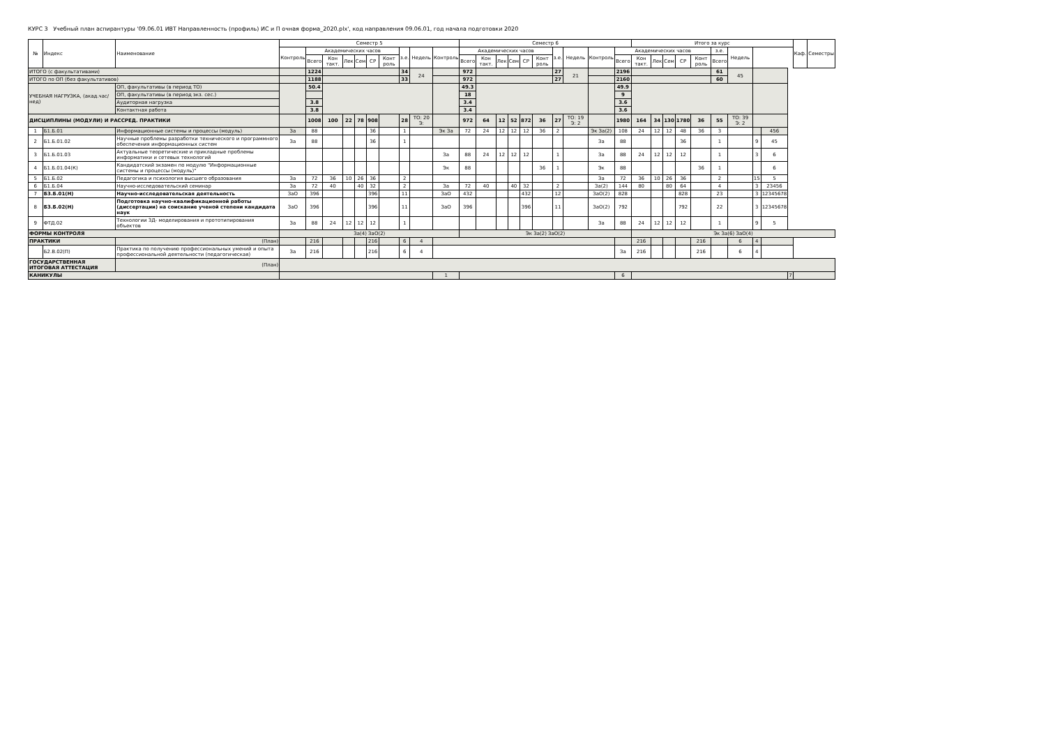КУРС 3 Учебный план аспирантуры '09.06.01 ИВТ Направленность (профиль) ИС и П очная форма_2020.plx', код направления 09.06.01, год начала подготовки 2020
| № | Индекс | Наименование | Семестр 5 | | | | | | | | | | Семестр 6 | | | | | | | | | | Итого за курс | | | | | | | | | | Каф. | Семестры |
| --- | --- | --- | --- | --- | --- | --- | --- | --- | --- | --- | --- | --- | --- | --- | --- | --- | --- | --- | --- | --- | --- | --- | --- | --- | --- | --- | --- | --- | --- | --- | --- | --- | --- | --- |
| | | | Контроль | Академических часов | | | | | | з.е. | Недель | Контроль | Академических часов | | | | | | з.е. | Недель | Контроль | Академических часов | | | | | | з.е. | Недель | | | | | |
| | | | | Всего | Кон такт. | Лек | Сем | СР | Конт роль | | | | Всего | Кон такт. | Лек | Сем | СР | Конт роль | | | | Всего | Кон такт. | Лек | Сем | СР | Конт роль | Всего | | | | | | |
| ИТОГО (с факультативами) | | | | 1224 | | | | | | 34 | 24 | | 972 | | | | | | 27 | 21 | | 2196 | | | | | | 61 | 45 | | | | | |
| ИТОГО по ОП (без факультативов) | | | | 1188 | | | | | | 33 | | | 972 | | | | | | 27 | | | 2160 | | | | | | 60 | | | | | | |
| УЧЕБНАЯ НАГРУЗКА, (акад.час/нед) | | ОП, факультативы (в период ТО) | | 50.4 | | | | | | | | | 49.3 | | | | | | | | | 49.9 | | | | | | | | | | | | |
| | | ОП, факультативы (в период экз. сес.) | | | | | | | | | | | 18 | | | | | | | | | 9 | | | | | | | | | | | | |
| | | Аудиторная нагрузка | | 3.8 | | | | | | | | | 3.4 | | | | | | | | | 3.6 | | | | | | | | | | | | |
| | | Контактная работа | | 3.8 | | | | | | | | | 3.4 | | | | | | | | | 3.6 | | | | | | | | | | | | |
| ДИСЦИПЛИНЫ (МОДУЛИ) И РАССРЕД. ПРАКТИКИ | | | | 1008 | 100 | 22 | 78 | 908 | | 28 | ТО: 20 Э: | | 972 | 64 | 12 | 52 | 872 | 36 | 27 | ТО: 19 Э: 2 | | 1980 | 164 | 34 | 130 | 1780 | 36 | 55 | ТО: 39 Э: 2 | | | | | |
| 1 | Б1.Б.01 | Информационные системы и процессы (модуль) | За | 88 | | | | 36 | | 1 | | Эк За | 72 | 24 | 12 | 12 | 12 | 36 | 2 | | Эк За(2) | 108 | 24 | 12 | 12 | 48 | 36 | 3 | | | 456 | | | |
| 2 | Б1.Б.01.02 | Научные проблемы разработки технического и программного обеспечения информационных систем | За | 88 | | | | 36 | | 1 | | | | | | | | | | | За | 88 | | | | 36 | | 1 | | 9 | 45 | | | |
| 3 | Б1.Б.01.03 | Актуальные теоретические и прикладные проблемы информатики и сетевых технологий | | | | | | | | | | За | 88 | 24 | 12 | 12 | 12 | | 1 | | За | 88 | 24 | 12 | 12 | 12 | | 1 | | 3 | 6 | | | |
| 4 | Б1.Б.01.04(К) | Кандидатский экзамен по модулю "Информационные системы и процессы (модуль)" | | | | | | | | | | Эк | 88 | | | | | 36 | 1 | | Эк | 88 | | | | | 36 | 1 | | | 6 | | | |
| 5 | Б1.Б.02 | Педагогика и психология высшего образования | За | 72 | 36 | 10 | 26 | 36 | | 2 | | | | | | | | | | | За | 72 | 36 | 10 | 26 | 36 | | 2 | | 15 | 5 | | | |
| 6 | Б1.Б.04 | Научно-исследовательский семинар | За | 72 | 40 | | 40 | 32 | | 2 | | За | 72 | 40 | | 40 | 32 | | 2 | | За(2) | 144 | 80 | | 80 | 64 | | 4 | | 3 | 23456 | | | |
| 7 | Б3.Б.01(Н) | Научно-исследовательская деятельность | ЗаО | 396 | | | | 396 | | 11 | | ЗаО | 432 | | | | 432 | | 12 | | ЗаО(2) | 828 | | | | 828 | | 23 | | 3 | 12345678 | | | |
| 8 | Б3.Б.02(Н) | Подготовка научно-квалификационной работы (диссертации) на соискание ученой степени кандидата наук | ЗаО | 396 | | | | 396 | | 11 | | ЗаО | 396 | | | | 396 | | 11 | | ЗаО(2) | 792 | | | | 792 | | 22 | | 3 | 12345678 | | | |
| 9 | ФТД.02 | Технологии 3Д- моделирования и прототипирования объектов | За | 88 | 24 | 12 | 12 | 12 | | 1 | | | | | | | | | | | За | 88 | 24 | 12 | 12 | 12 | | 1 | | 9 | 5 | | | |
| ФОРМЫ КОНТРОЛЯ | | | За(4) ЗаО(2) | | | | | | | | | | Эк За(2) ЗаО(2) | | | | | | | | | | Эк За(6) ЗаО(4) | | | | | | | | | | | |
| ПРАКТИКИ | | (План) | | 216 | | | | 216 | | 6 | 4 | | | | | | | | | | | | 216 | | | | 216 | | 6 | 4 | | | | |
| | Б2.В.02(П) | Практика по получению профессиональных умений и опыта профессиональной деятельности (педагогическая) | За | 216 | | | | 216 | | 6 | 4 | | | | | | | | | | | За | 216 | | | | 216 | | 6 | 4 | | | | |
| ГОСУДАРСТВЕННАЯ ИТОГОВАЯ АТТЕСТАЦИЯ | | (План) | | | | | | | | | | | | | | | | | | | | | | | | | | | | | | | | |
| КАНИКУЛЫ | | | | | | | | | | | | 1 | | | | | | | | | | 6 | | | | | | | | | | 7 | | |